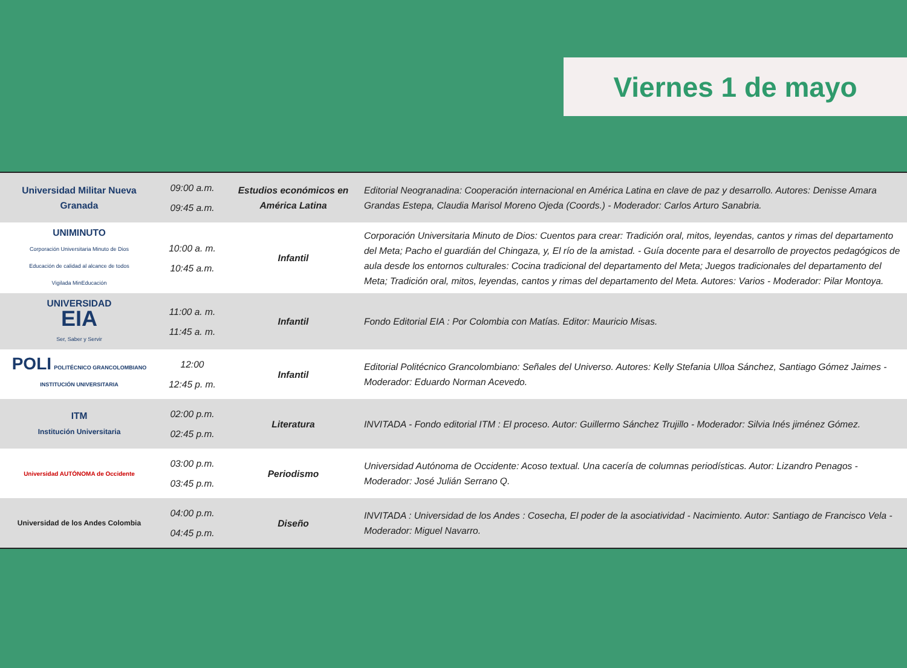Viernes 1 de mayo
| Universidad Militar Nueva Granada | 09:00 a.m. 09:45 a.m. | Estudios económicos en América Latina | Editorial Neogranadina: Cooperación internacional en América Latina en clave de paz y desarrollo. Autores: Denisse Amara Grandas Estepa, Claudia Marisol Moreno Ojeda (Coords.) - Moderador: Carlos Arturo Sanabria. |
| UNIMINUTO Corporación Universitaria Minuto de Dios Educación de calidad al alcance de todos Vigilada MinEducación | 10:00 a. m. 10:45 a.m. | Infantil | Corporación Universitaria Minuto de Dios: Cuentos para crear: Tradición oral, mitos, leyendas, cantos y rimas del departamento del Meta; Pacho el guardián del Chingaza, y, El río de la amistad. - Guía docente para el desarrollo de proyectos pedagógicos de aula desde los entornos culturales: Cocina tradicional del departamento del Meta; Juegos tradicionales del departamento del Meta; Tradición oral, mitos, leyendas, cantos y rimas del departamento del Meta. Autores: Varios - Moderador: Pilar Montoya. |
| UNIVERSIDAD EIA Ser, Saber y Servir | 11:00 a. m. 11:45 a. m. | Infantil | Fondo Editorial EIA : Por Colombia con Matías. Editor: Mauricio Misas. |
| POLI POLITÉCNICO GRANCOLOMBIANO INSTITUCIÓN UNIVERSITARIA | 12:00 12:45 p. m. | Infantil | Editorial Politécnico Grancolombiano: Señales del Universo. Autores: Kelly Stefania Ulloa Sánchez, Santiago Gómez Jaimes - Moderador: Eduardo Norman Acevedo. |
| ITM Institución Universitaria | 02:00 p.m. 02:45 p.m. | Literatura | INVITADA - Fondo editorial ITM : El proceso. Autor: Guillermo Sánchez Trujillo - Moderador: Silvia Inés jiménez Gómez. |
| Universidad AUTÓNOMA de Occidente | 03:00 p.m. 03:45 p.m. | Periodismo | Universidad Autónoma de Occidente: Acoso textual. Una cacería de columnas periodísticas. Autor: Lizandro Penagos - Moderador: José Julián Serrano Q. |
| Universidad de los Andes Colombia | 04:00 p.m. 04:45 p.m. | Diseño | INVITADA : Universidad de los Andes : Cosecha, El poder de la asociatividad - Nacimiento. Autor: Santiago de Francisco Vela - Moderador: Miguel Navarro. |